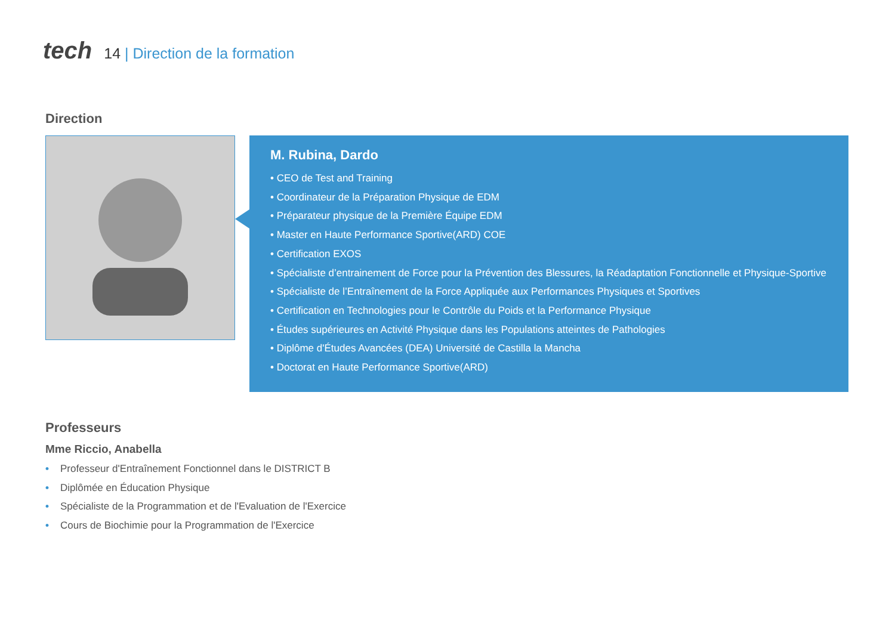tech
14 | Direction de la formation
Direction
M. Rubina, Dardo
• CEO de Test and Training
• Coordinateur de la Préparation Physique de EDM
• Préparateur physique de la Première Équipe EDM
• Master en Haute Performance Sportive(ARD) COE
• Certification EXOS
• Spécialiste d’entrainement de Force pour la Prévention des Blessures, la Réadaptation Fonctionnelle et Physique-Sportive
• Spécialiste de l’Entraînement de la Force Appliquée aux Performances Physiques et Sportives
• Certification en Technologies pour le Contrôle du Poids et la Performance Physique
• Études supérieures en Activité Physique dans les Populations atteintes de Pathologies
• Diplôme d'Études Avancées (DEA) Université de Castilla la Mancha
• Doctorat en Haute Performance Sportive(ARD)
Professeurs
Mme Riccio, Anabella
• Professeur d'Entraînement Fonctionnel dans le DISTRICT B
• Diplômée en Éducation Physique
• Spécialiste de la Programmation et de l'Evaluation de l'Exercice
• Cours de Biochimie pour la Programmation de l'Exercice